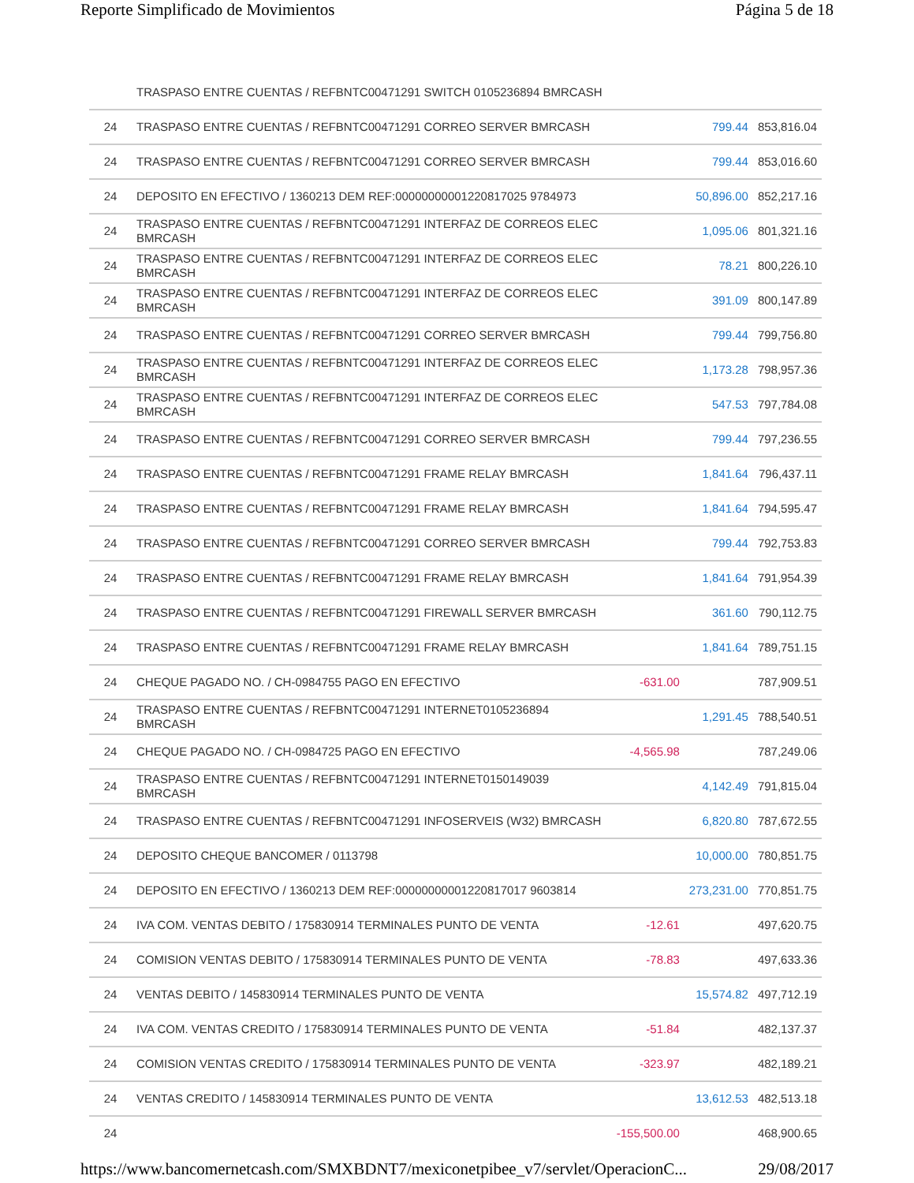Reporte Simplificado de Movimientos Página 5 de 18
| | TRASPASO ENTRE CUENTAS / REFBNTC00471291 SWITCH 0105236894 BMRCASH | | | |
| 24 | TRASPASO ENTRE CUENTAS / REFBNTC00471291 CORREO SERVER BMRCASH | | 799.44 | 853,816.04 |
| 24 | TRASPASO ENTRE CUENTAS / REFBNTC00471291 CORREO SERVER BMRCASH | | 799.44 | 853,016.60 |
| 24 | DEPOSITO EN EFECTIVO / 1360213 DEM REF:00000000001220817025 9784973 | | 50,896.00 | 852,217.16 |
| 24 | TRASPASO ENTRE CUENTAS / REFBNTC00471291 INTERFAZ DE CORREOS ELEC BMRCASH | | 1,095.06 | 801,321.16 |
| 24 | TRASPASO ENTRE CUENTAS / REFBNTC00471291 INTERFAZ DE CORREOS ELEC BMRCASH | | 78.21 | 800,226.10 |
| 24 | TRASPASO ENTRE CUENTAS / REFBNTC00471291 INTERFAZ DE CORREOS ELEC BMRCASH | | 391.09 | 800,147.89 |
| 24 | TRASPASO ENTRE CUENTAS / REFBNTC00471291 CORREO SERVER BMRCASH | | 799.44 | 799,756.80 |
| 24 | TRASPASO ENTRE CUENTAS / REFBNTC00471291 INTERFAZ DE CORREOS ELEC BMRCASH | | 1,173.28 | 798,957.36 |
| 24 | TRASPASO ENTRE CUENTAS / REFBNTC00471291 INTERFAZ DE CORREOS ELEC BMRCASH | | 547.53 | 797,784.08 |
| 24 | TRASPASO ENTRE CUENTAS / REFBNTC00471291 CORREO SERVER BMRCASH | | 799.44 | 797,236.55 |
| 24 | TRASPASO ENTRE CUENTAS / REFBNTC00471291 FRAME RELAY BMRCASH | | 1,841.64 | 796,437.11 |
| 24 | TRASPASO ENTRE CUENTAS / REFBNTC00471291 FRAME RELAY BMRCASH | | 1,841.64 | 794,595.47 |
| 24 | TRASPASO ENTRE CUENTAS / REFBNTC00471291 CORREO SERVER BMRCASH | | 799.44 | 792,753.83 |
| 24 | TRASPASO ENTRE CUENTAS / REFBNTC00471291 FRAME RELAY BMRCASH | | 1,841.64 | 791,954.39 |
| 24 | TRASPASO ENTRE CUENTAS / REFBNTC00471291 FIREWALL SERVER BMRCASH | | 361.60 | 790,112.75 |
| 24 | TRASPASO ENTRE CUENTAS / REFBNTC00471291 FRAME RELAY BMRCASH | | 1,841.64 | 789,751.15 |
| 24 | CHEQUE PAGADO NO. / CH-0984755 PAGO EN EFECTIVO | -631.00 | | 787,909.51 |
| 24 | TRASPASO ENTRE CUENTAS / REFBNTC00471291 INTERNET0105236894 BMRCASH | | 1,291.45 | 788,540.51 |
| 24 | CHEQUE PAGADO NO. / CH-0984725 PAGO EN EFECTIVO | -4,565.98 | | 787,249.06 |
| 24 | TRASPASO ENTRE CUENTAS / REFBNTC00471291 INTERNET0150149039 BMRCASH | | 4,142.49 | 791,815.04 |
| 24 | TRASPASO ENTRE CUENTAS / REFBNTC00471291 INFOSERVEIS (W32) BMRCASH | | 6,820.80 | 787,672.55 |
| 24 | DEPOSITO CHEQUE BANCOMER / 0113798 | | 10,000.00 | 780,851.75 |
| 24 | DEPOSITO EN EFECTIVO / 1360213 DEM REF:00000000001220817017 9603814 | | 273,231.00 | 770,851.75 |
| 24 | IVA COM. VENTAS DEBITO / 175830914 TERMINALES PUNTO DE VENTA | -12.61 | | 497,620.75 |
| 24 | COMISION VENTAS DEBITO / 175830914 TERMINALES PUNTO DE VENTA | -78.83 | | 497,633.36 |
| 24 | VENTAS DEBITO / 145830914 TERMINALES PUNTO DE VENTA | | 15,574.82 | 497,712.19 |
| 24 | IVA COM. VENTAS CREDITO / 175830914 TERMINALES PUNTO DE VENTA | -51.84 | | 482,137.37 |
| 24 | COMISION VENTAS CREDITO / 175830914 TERMINALES PUNTO DE VENTA | -323.97 | | 482,189.21 |
| 24 | VENTAS CREDITO / 145830914 TERMINALES PUNTO DE VENTA | | 13,612.53 | 482,513.18 |
| 24 | | -155,500.00 | | 468,900.65 |
https://www.bancomernetcash.com/SMXBDNT7/mexiconetpibee_v7/servlet/OperacionC... 29/08/2017